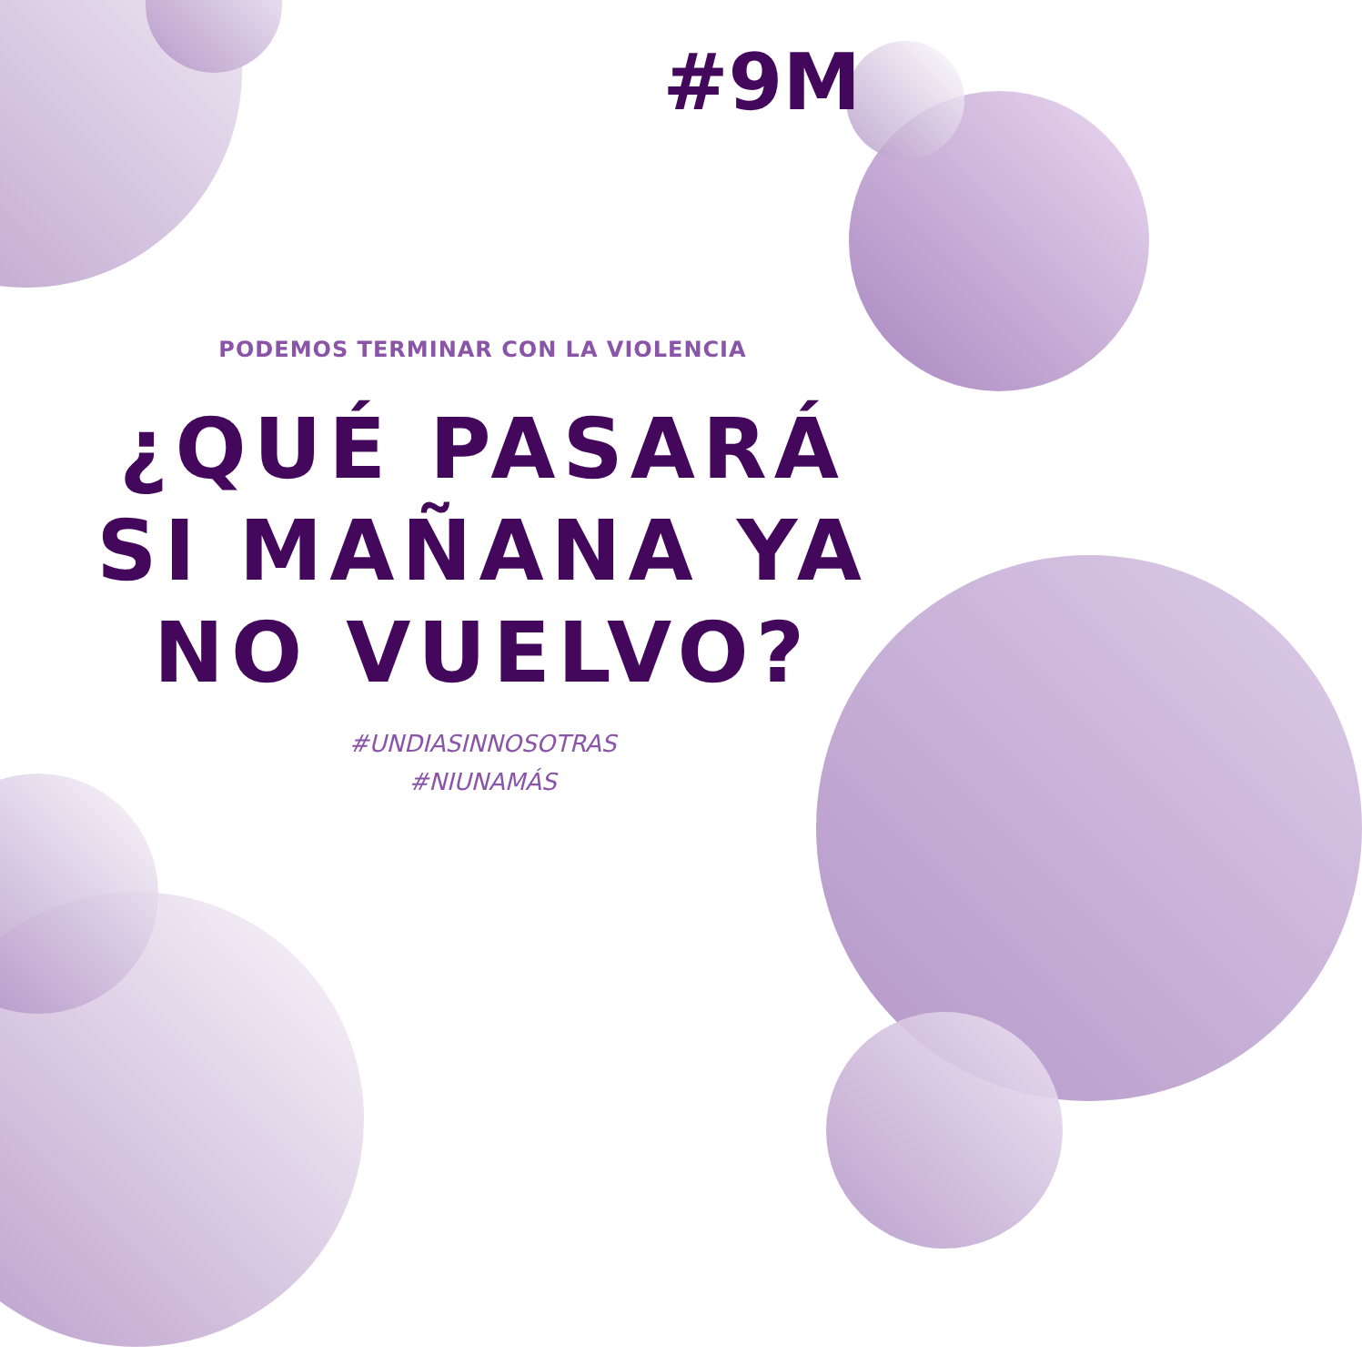#9M
PODEMOS TERMINAR CON LA VIOLENCIA
¿QUÉ PASARÁ
SI MAÑANA YA
NO VUELVO?
#UNDIASINNOSOTRAS
#NIUNAMÁS